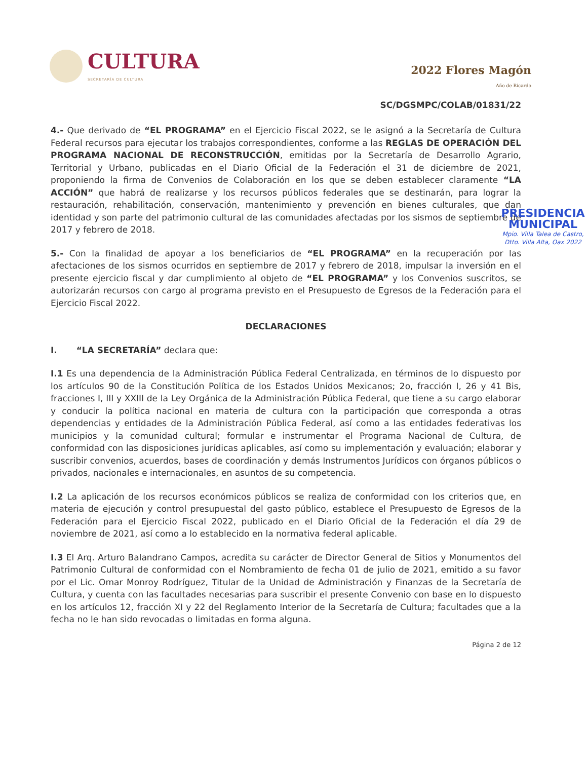CULTURA
SECRETARÍA DE CULTURA
2022 Flores Magón
Año de Ricardo
SC/DGSMPC/COLAB/01831/22
4.- Que derivado de “EL PROGRAMA” en el Ejercicio Fiscal 2022, se le asignó a la Secretaría de Cultura Federal recursos para ejecutar los trabajos correspondientes, conforme a las REGLAS DE OPERACIÓN DEL PROGRAMA NACIONAL DE RECONSTRUCCIÓN, emitidas por la Secretaría de Desarrollo Agrario, Territorial y Urbano, publicadas en el Diario Oficial de la Federación el 31 de diciembre de 2021, proponiendo la firma de Convenios de Colaboración en los que se deben establecer claramente “LA ACCIÓN” que habrá de realizarse y los recursos públicos federales que se destinarán, para lograr la restauración, rehabilitación, conservación, mantenimiento y prevención en bienes culturales, que dan identidad y son parte del patrimonio cultural de las comunidades afectadas por los sismos de septiembre de 2017 y febrero de 2018.
5.- Con la finalidad de apoyar a los beneficiarios de “EL PROGRAMA” en la recuperación por las afectaciones de los sismos ocurridos en septiembre de 2017 y febrero de 2018, impulsar la inversión en el presente ejercicio fiscal y dar cumplimiento al objeto de “EL PROGRAMA” y los Convenios suscritos, se autorizarán recursos con cargo al programa previsto en el Presupuesto de Egresos de la Federación para el Ejercicio Fiscal 2022.
DECLARACIONES
I. “LA SECRETARÍA” declara que:
I.1 Es una dependencia de la Administración Pública Federal Centralizada, en términos de lo dispuesto por los artículos 90 de la Constitución Política de los Estados Unidos Mexicanos; 2o, fracción I, 26 y 41 Bis, fracciones I, III y XXIII de la Ley Orgánica de la Administración Pública Federal, que tiene a su cargo elaborar y conducir la política nacional en materia de cultura con la participación que corresponda a otras dependencias y entidades de la Administración Pública Federal, así como a las entidades federativas los municipios y la comunidad cultural; formular e instrumentar el Programa Nacional de Cultura, de conformidad con las disposiciones jurídicas aplicables, así como su implementación y evaluación; elaborar y suscribir convenios, acuerdos, bases de coordinación y demás Instrumentos Jurídicos con órganos públicos o privados, nacionales e internacionales, en asuntos de su competencia.
I.2 La aplicación de los recursos económicos públicos se realiza de conformidad con los criterios que, en materia de ejecución y control presupuestal del gasto público, establece el Presupuesto de Egresos de la Federación para el Ejercicio Fiscal 2022, publicado en el Diario Oficial de la Federación el día 29 de noviembre de 2021, así como a lo establecido en la normativa federal aplicable.
I.3 El Arq. Arturo Balandrano Campos, acredita su carácter de Director General de Sitios y Monumentos del Patrimonio Cultural de conformidad con el Nombramiento de fecha 01 de julio de 2021, emitido a su favor por el Lic. Omar Monroy Rodríguez, Titular de la Unidad de Administración y Finanzas de la Secretaría de Cultura, y cuenta con las facultades necesarias para suscribir el presente Convenio con base en lo dispuesto en los artículos 12, fracción XI y 22 del Reglamento Interior de la Secretaría de Cultura; facultades que a la fecha no le han sido revocadas o limitadas en forma alguna.
Página 2 de 12
PRESIDENCIA
MUNICIPAL
Mpio. Villa Talea de Castro, Dtto. Villa Alta, Oax 2022